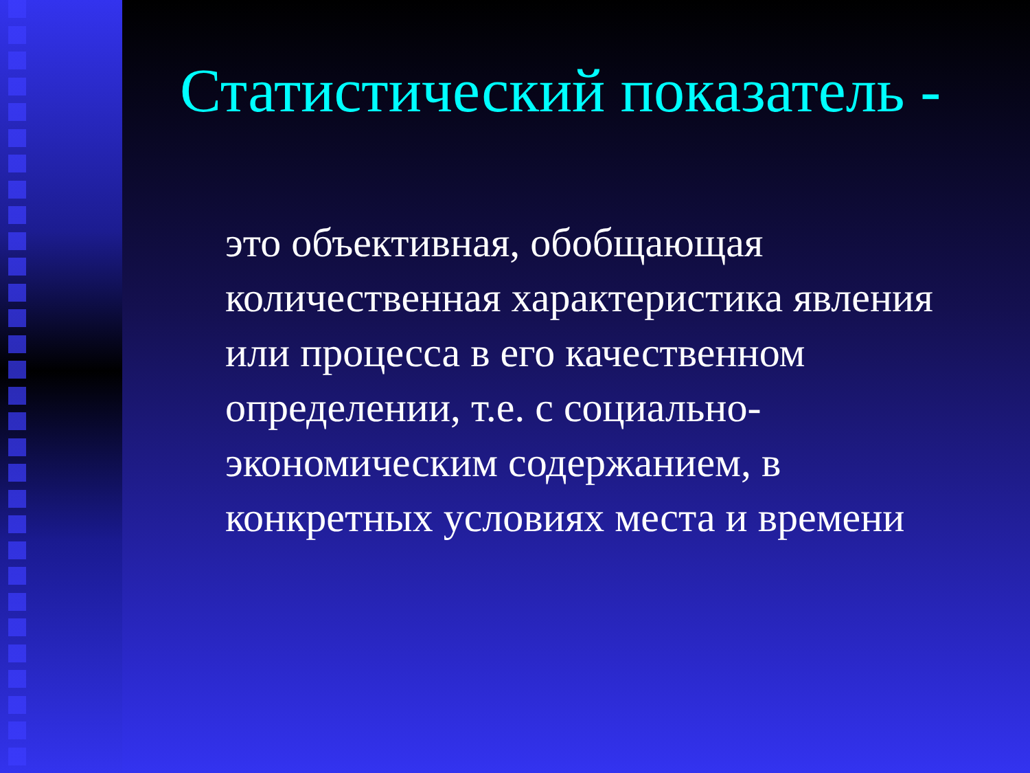Статистический показатель -
это объективная, обобщающая
количественная характеристика явления
или процесса в его качественном
определении, т.е. с социально-
экономическим содержанием, в
конкретных условиях места и времени